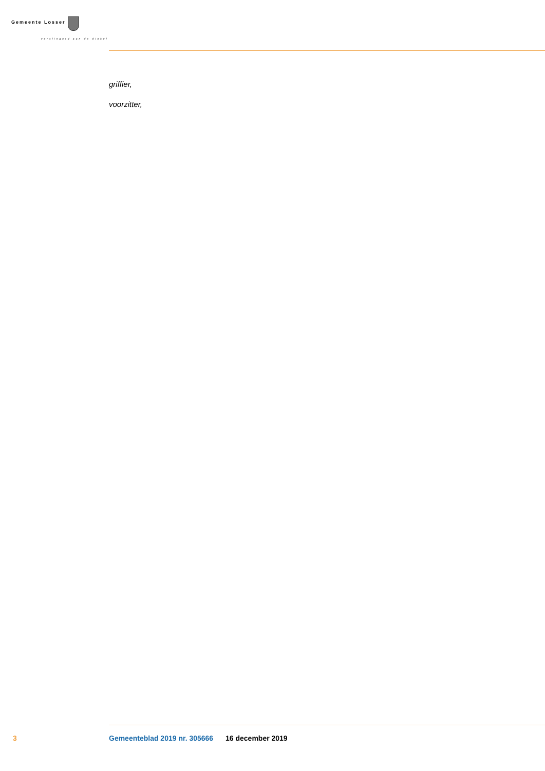Gemeente Losser
verslingerd aan de dinkel
griffier,
voorzitter,
3 Gemeenteblad 2019 nr. 305666 16 december 2019